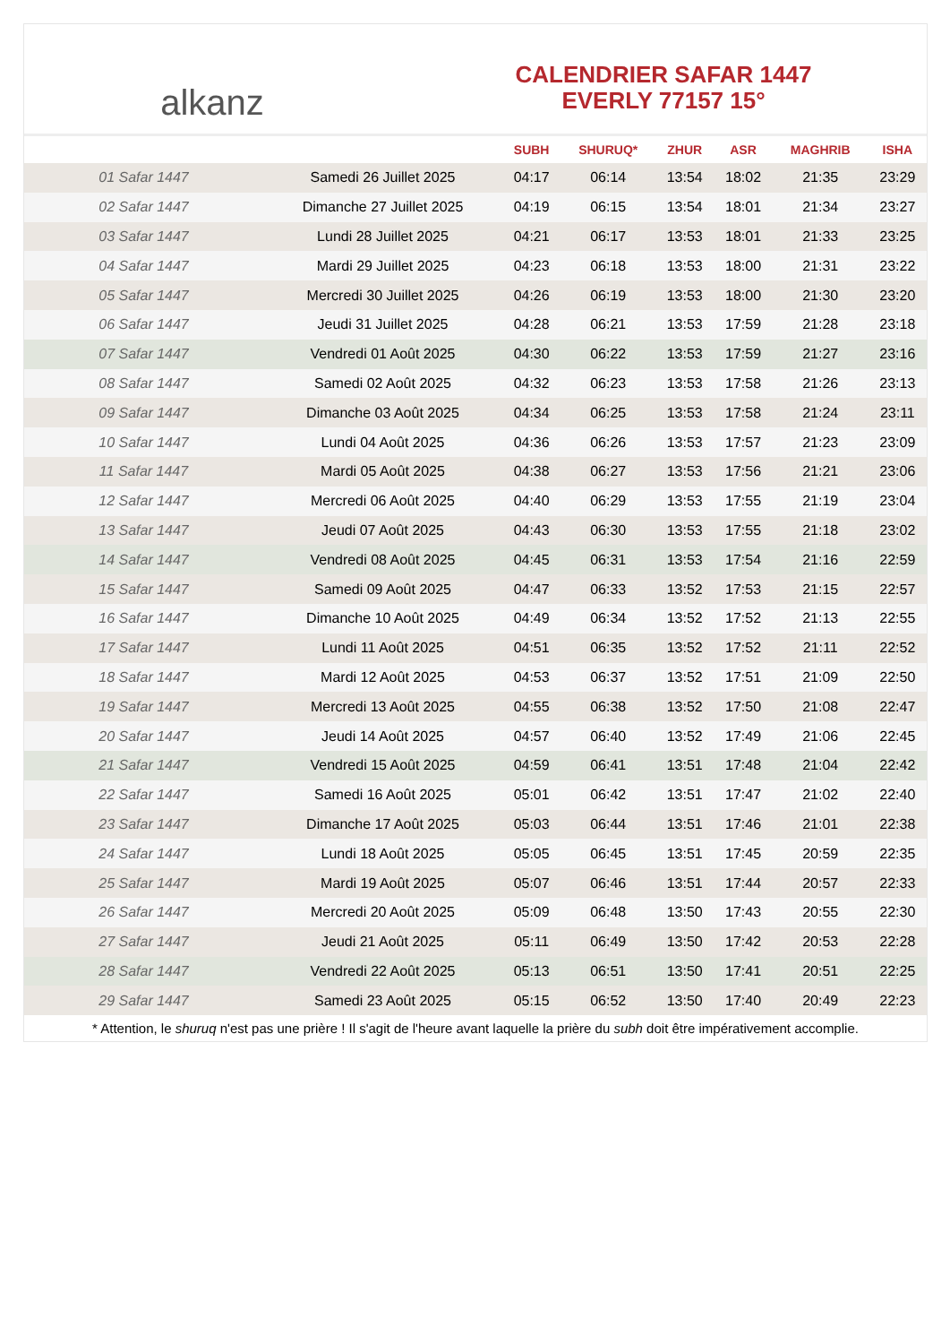alkanz
CALENDRIER SAFAR 1447
EVERLY 77157 15°
| | | SUBH | SHURUQ* | ZHUR | ASR | MAGHRIB | ISHA |
| --- | --- | --- | --- | --- | --- | --- | --- |
| 01 Safar 1447 | Samedi 26 Juillet 2025 | 04:17 | 06:14 | 13:54 | 18:02 | 21:35 | 23:29 |
| 02 Safar 1447 | Dimanche 27 Juillet 2025 | 04:19 | 06:15 | 13:54 | 18:01 | 21:34 | 23:27 |
| 03 Safar 1447 | Lundi 28 Juillet 2025 | 04:21 | 06:17 | 13:53 | 18:01 | 21:33 | 23:25 |
| 04 Safar 1447 | Mardi 29 Juillet 2025 | 04:23 | 06:18 | 13:53 | 18:00 | 21:31 | 23:22 |
| 05 Safar 1447 | Mercredi 30 Juillet 2025 | 04:26 | 06:19 | 13:53 | 18:00 | 21:30 | 23:20 |
| 06 Safar 1447 | Jeudi 31 Juillet 2025 | 04:28 | 06:21 | 13:53 | 17:59 | 21:28 | 23:18 |
| 07 Safar 1447 | Vendredi 01 Août 2025 | 04:30 | 06:22 | 13:53 | 17:59 | 21:27 | 23:16 |
| 08 Safar 1447 | Samedi 02 Août 2025 | 04:32 | 06:23 | 13:53 | 17:58 | 21:26 | 23:13 |
| 09 Safar 1447 | Dimanche 03 Août 2025 | 04:34 | 06:25 | 13:53 | 17:58 | 21:24 | 23:11 |
| 10 Safar 1447 | Lundi 04 Août 2025 | 04:36 | 06:26 | 13:53 | 17:57 | 21:23 | 23:09 |
| 11 Safar 1447 | Mardi 05 Août 2025 | 04:38 | 06:27 | 13:53 | 17:56 | 21:21 | 23:06 |
| 12 Safar 1447 | Mercredi 06 Août 2025 | 04:40 | 06:29 | 13:53 | 17:55 | 21:19 | 23:04 |
| 13 Safar 1447 | Jeudi 07 Août 2025 | 04:43 | 06:30 | 13:53 | 17:55 | 21:18 | 23:02 |
| 14 Safar 1447 | Vendredi 08 Août 2025 | 04:45 | 06:31 | 13:53 | 17:54 | 21:16 | 22:59 |
| 15 Safar 1447 | Samedi 09 Août 2025 | 04:47 | 06:33 | 13:52 | 17:53 | 21:15 | 22:57 |
| 16 Safar 1447 | Dimanche 10 Août 2025 | 04:49 | 06:34 | 13:52 | 17:52 | 21:13 | 22:55 |
| 17 Safar 1447 | Lundi 11 Août 2025 | 04:51 | 06:35 | 13:52 | 17:52 | 21:11 | 22:52 |
| 18 Safar 1447 | Mardi 12 Août 2025 | 04:53 | 06:37 | 13:52 | 17:51 | 21:09 | 22:50 |
| 19 Safar 1447 | Mercredi 13 Août 2025 | 04:55 | 06:38 | 13:52 | 17:50 | 21:08 | 22:47 |
| 20 Safar 1447 | Jeudi 14 Août 2025 | 04:57 | 06:40 | 13:52 | 17:49 | 21:06 | 22:45 |
| 21 Safar 1447 | Vendredi 15 Août 2025 | 04:59 | 06:41 | 13:51 | 17:48 | 21:04 | 22:42 |
| 22 Safar 1447 | Samedi 16 Août 2025 | 05:01 | 06:42 | 13:51 | 17:47 | 21:02 | 22:40 |
| 23 Safar 1447 | Dimanche 17 Août 2025 | 05:03 | 06:44 | 13:51 | 17:46 | 21:01 | 22:38 |
| 24 Safar 1447 | Lundi 18 Août 2025 | 05:05 | 06:45 | 13:51 | 17:45 | 20:59 | 22:35 |
| 25 Safar 1447 | Mardi 19 Août 2025 | 05:07 | 06:46 | 13:51 | 17:44 | 20:57 | 22:33 |
| 26 Safar 1447 | Mercredi 20 Août 2025 | 05:09 | 06:48 | 13:50 | 17:43 | 20:55 | 22:30 |
| 27 Safar 1447 | Jeudi 21 Août 2025 | 05:11 | 06:49 | 13:50 | 17:42 | 20:53 | 22:28 |
| 28 Safar 1447 | Vendredi 22 Août 2025 | 05:13 | 06:51 | 13:50 | 17:41 | 20:51 | 22:25 |
| 29 Safar 1447 | Samedi 23 Août 2025 | 05:15 | 06:52 | 13:50 | 17:40 | 20:49 | 22:23 |
* Attention, le shuruq n'est pas une prière ! Il s'agit de l'heure avant laquelle la prière du subh doit être impérativement accomplie.